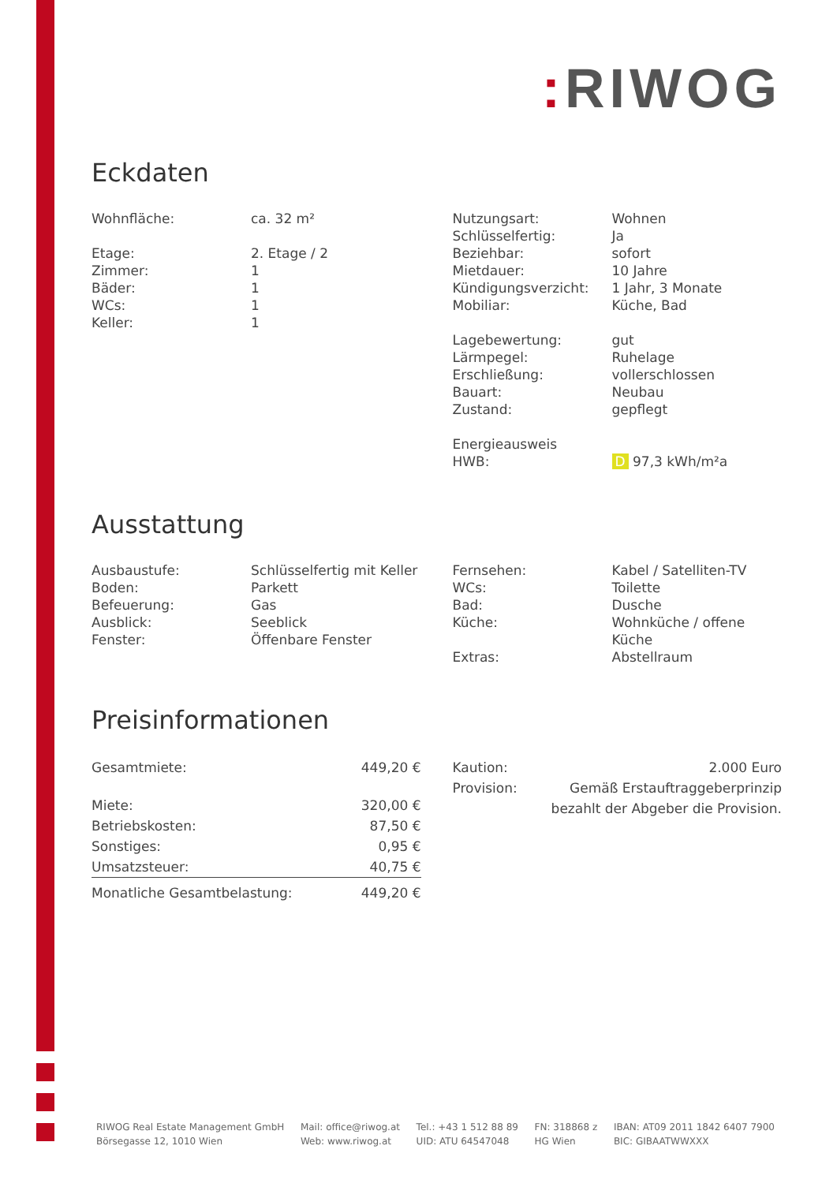: RIWOG
Eckdaten
| Wohnfläche: | ca. 32 m² |
| Etage: | 2. Etage / 2 |
| Zimmer: | 1 |
| Bäder: | 1 |
| WCs: | 1 |
| Keller: | 1 |
| Nutzungsart: | Wohnen |
| Schlüsselfertig: | Ja |
| Beziehbar: | sofort |
| Mietdauer: | 10 Jahre |
| Kündigungsverzicht: | 1 Jahr, 3 Monate |
| Mobiliar: | Küche, Bad |
| Lagebewertung: | gut |
| Lärmpegel: | Ruhelage |
| Erschließung: | vollerschlossen |
| Bauart: | Neubau |
| Zustand: | gepflegt |
| Energieausweis HWB: | D 97,3 kWh/m²a |
Ausstattung
| Ausbaustufe: | Schlüsselfertig mit Keller |
| Boden: | Parkett |
| Befeuerung: | Gas |
| Ausblick: | Seeblick |
| Fenster: | Öffenbare Fenster |
| Fernsehen: | Kabel / Satelliten-TV |
| WCs: | Toilette |
| Bad: | Dusche |
| Küche: | Wohnküche / offene Küche |
| Extras: | Abstellraum |
Preisinformationen
| Gesamtmiete: | 449,20 € |
| Miete: | 320,00 € |
| Betriebskosten: | 87,50 € |
| Sonstiges: | 0,95 € |
| Umsatzsteuer: | 40,75 € |
| Monatliche Gesamtbelastung: | 449,20 € |
| Kaution: | 2.000 Euro |
| Provision: | Gemäß Erstauftraggeberprinzip bezahlt der Abgeber die Provision. |
RIWOG Real Estate Management GmbH
Börsegasse 12, 1010 Wien
Mail: office@riwog.at
Web: www.riwog.at
Tel.: +43 1 512 88 89
UID: ATU 64547048
FN: 318868 z
HG Wien
IBAN: AT09 2011 1842 6407 7900
BIC: GIBAATWWXXX